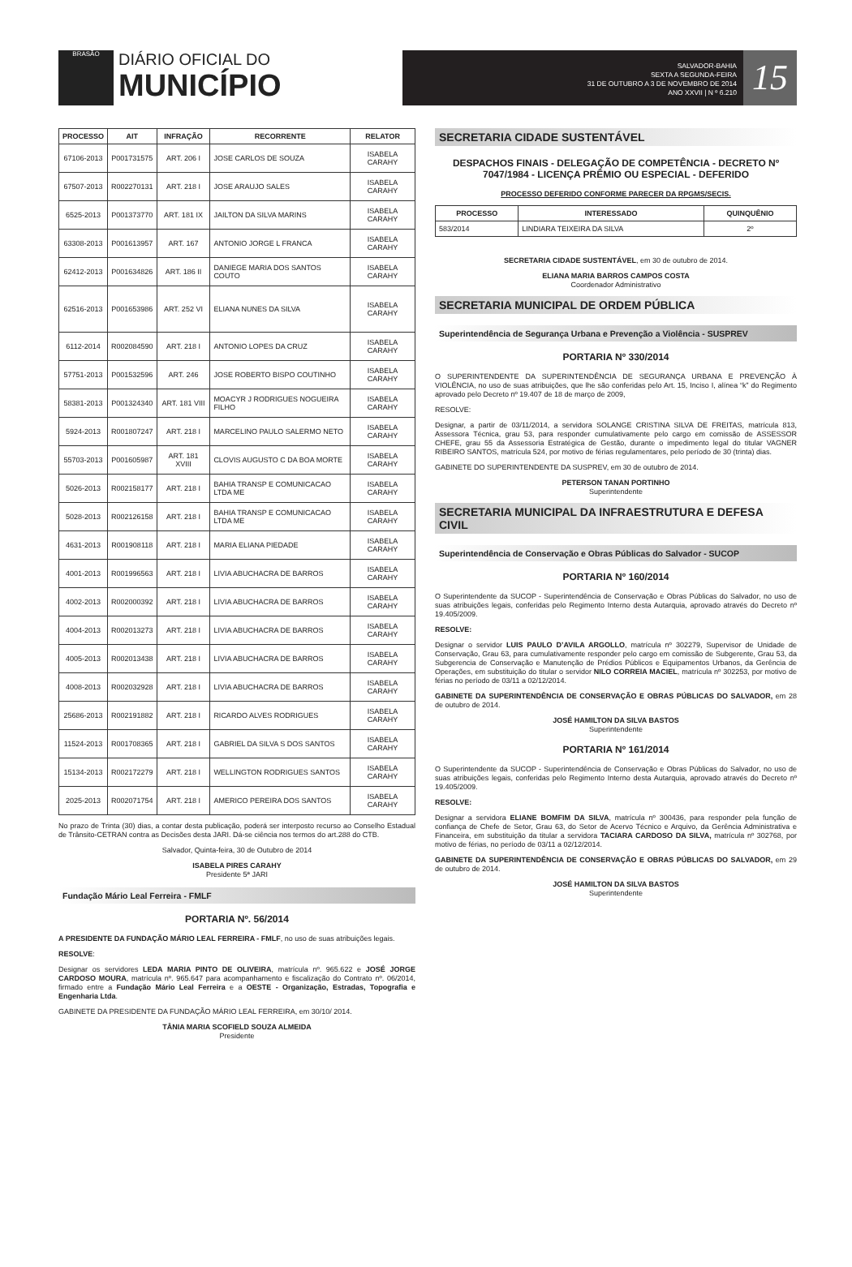BRASÃO
DIÁRIO OFICIAL DO
MUNICÍPIO
SALVADOR-BAHIA
SEXTA A SEGUNDA-FEIRA
31 DE OUTUBRO A 3 DE NOVEMBRO DE 2014
ANO XXVII | N º 6.210
15
| PROCESSO | AIT | INFRAÇÃO | RECORRENTE | RELATOR |
| --- | --- | --- | --- | --- |
| 67106-2013 | P001731575 | ART. 206 I | JOSE CARLOS DE SOUZA | ISABELA CARAHY |
| 67507-2013 | R002270131 | ART. 218 I | JOSE ARAUJO SALES | ISABELA CARAHY |
| 6525-2013 | P001373770 | ART. 181 IX | JAILTON DA SILVA MARINS | ISABELA CARAHY |
| 63308-2013 | P001613957 | ART. 167 | ANTONIO JORGE L FRANCA | ISABELA CARAHY |
| 62412-2013 | P001634826 | ART. 186 II | DANIEGE MARIA DOS SANTOS COUTO | ISABELA CARAHY |
| 62516-2013 | P001653986 | ART. 252 VI | ELIANA NUNES DA SILVA | ISABELA CARAHY |
| 6112-2014 | R002084590 | ART. 218 I | ANTONIO LOPES DA CRUZ | ISABELA CARAHY |
| 57751-2013 | P001532596 | ART. 246 | JOSE ROBERTO BISPO COUTINHO | ISABELA CARAHY |
| 58381-2013 | P001324340 | ART. 181 VIII | MOACYR J RODRIGUES NOGUEIRA FILHO | ISABELA CARAHY |
| 5924-2013 | R001807247 | ART. 218 I | MARCELINO PAULO SALERMO NETO | ISABELA CARAHY |
| 55703-2013 | P001605987 | ART. 181 XVIII | CLOVIS AUGUSTO C DA BOA MORTE | ISABELA CARAHY |
| 5026-2013 | R002158177 | ART. 218 I | BAHIA TRANSP E COMUNICACAO LTDA ME | ISABELA CARAHY |
| 5028-2013 | R002126158 | ART. 218 I | BAHIA TRANSP E COMUNICACAO LTDA ME | ISABELA CARAHY |
| 4631-2013 | R001908118 | ART. 218 I | MARIA ELIANA PIEDADE | ISABELA CARAHY |
| 4001-2013 | R001996563 | ART. 218 I | LIVIA ABUCHACRA DE BARROS | ISABELA CARAHY |
| 4002-2013 | R002000392 | ART. 218 I | LIVIA ABUCHACRA DE BARROS | ISABELA CARAHY |
| 4004-2013 | R002013273 | ART. 218 I | LIVIA ABUCHACRA DE BARROS | ISABELA CARAHY |
| 4005-2013 | R002013438 | ART. 218 I | LIVIA ABUCHACRA DE BARROS | ISABELA CARAHY |
| 4008-2013 | R002032928 | ART. 218 I | LIVIA ABUCHACRA DE BARROS | ISABELA CARAHY |
| 25686-2013 | R002191882 | ART. 218 I | RICARDO ALVES RODRIGUES | ISABELA CARAHY |
| 11524-2013 | R001708365 | ART. 218 I | GABRIEL DA SILVA S DOS SANTOS | ISABELA CARAHY |
| 15134-2013 | R002172279 | ART. 218 I | WELLINGTON RODRIGUES SANTOS | ISABELA CARAHY |
| 2025-2013 | R002071754 | ART. 218 I | AMERICO PEREIRA DOS SANTOS | ISABELA CARAHY |
No prazo de Trinta (30) dias, a contar desta publicação, poderá ser interposto recurso ao Conselho Estadual de Trânsito-CETRAN contra as Decisões desta JARI. Dá-se ciência nos termos do art.288 do CTB.
Salvador, Quinta-feira, 30 de Outubro de 2014
ISABELA PIRES CARAHY
Presidente 5ª JARI
Fundação Mário Leal Ferreira - FMLF
PORTARIA Nº. 56/2014
A PRESIDENTE DA FUNDAÇÃO MÁRIO LEAL FERREIRA - FMLF, no uso de suas atribuições legais.
RESOLVE:
Designar os servidores LEDA MARIA PINTO DE OLIVEIRA, matrícula nº. 965.622 e JOSÉ JORGE CARDOSO MOURA, matrícula nº. 965.647 para acompanhamento e fiscalização do Contrato nº. 06/2014, firmado entre a Fundação Mário Leal Ferreira e a OESTE - Organização, Estradas, Topografia e Engenharia Ltda.
GABINETE DA PRESIDENTE DA FUNDAÇÃO MÁRIO LEAL FERREIRA, em 30/10/ 2014.
TÂNIA MARIA SCOFIELD SOUZA ALMEIDA
Presidente
SECRETARIA CIDADE SUSTENTÁVEL
DESPACHOS FINAIS - DELEGAÇÃO DE COMPETÊNCIA - DECRETO Nº 7047/1984 - LICENÇA PRÊMIO OU ESPECIAL - DEFERIDO
PROCESSO DEFERIDO CONFORME PARECER DA RPGMS/SECIS.
| PROCESSO | INTERESSADO | QUINQUÊNIO |
| --- | --- | --- |
| 583/2014 | LINDIARA TEIXEIRA DA SILVA | 2º |
SECRETARIA CIDADE SUSTENTÁVEL, em 30 de outubro de 2014.
ELIANA MARIA BARROS CAMPOS COSTA
Coordenador Administrativo
SECRETARIA MUNICIPAL DE ORDEM PÚBLICA
Superintendência de Segurança Urbana e Prevenção a Violência - SUSPREV
PORTARIA Nº 330/2014
O SUPERINTENDENTE DA SUPERINTENDÊNCIA DE SEGURANÇA URBANA E PREVENÇÃO À VIOLÊNCIA, no uso de suas atribuições, que lhe são conferidas pelo Art. 15, Inciso I, alínea “k” do Regimento aprovado pelo Decreto nº 19.407 de 18 de março de 2009,
RESOLVE:
Designar, a partir de 03/11/2014, a servidora SOLANGE CRISTINA SILVA DE FREITAS, matrícula 813, Assessora Técnica, grau 53, para responder cumulativamente pelo cargo em comissão de ASSESSOR CHEFE, grau 55 da Assessoria Estratégica de Gestão, durante o impedimento legal do titular VAGNER RIBEIRO SANTOS, matrícula 524, por motivo de férias regulamentares, pelo período de 30 (trinta) dias.
GABINETE DO SUPERINTENDENTE DA SUSPREV, em 30 de outubro de 2014.
PETERSON TANAN PORTINHO
Superintendente
SECRETARIA MUNICIPAL DA INFRAESTRUTURA E DEFESA CIVIL
Superintendência de Conservação e Obras Públicas do Salvador - SUCOP
PORTARIA Nº 160/2014
O Superintendente da SUCOP - Superintendência de Conservação e Obras Públicas do Salvador, no uso de suas atribuições legais, conferidas pelo Regimento Interno desta Autarquia, aprovado através do Decreto nº 19.405/2009.
RESOLVE:
Designar o servidor LUIS PAULO D’AVILA ARGOLLO, matrícula nº 302279, Supervisor de Unidade de Conservação, Grau 63, para cumulativamente responder pelo cargo em comissão de Subgerente, Grau 53, da Subgerencia de Conservação e Manutenção de Prédios Públicos e Equipamentos Urbanos, da Gerência de Operações, em substituição do titular o servidor NILO CORREIA MACIEL, matrícula nº 302253, por motivo de férias no período de 03/11 a 02/12/2014.
GABINETE DA SUPERINTENDÊNCIA DE CONSERVAÇÃO E OBRAS PÚBLICAS DO SALVADOR, em 28 de outubro de 2014.
JOSÉ HAMILTON DA SILVA BASTOS
Superintendente
PORTARIA Nº 161/2014
O Superintendente da SUCOP - Superintendência de Conservação e Obras Públicas do Salvador, no uso de suas atribuições legais, conferidas pelo Regimento Interno desta Autarquia, aprovado através do Decreto nº 19.405/2009.
RESOLVE:
Designar a servidora ELIANE BOMFIM DA SILVA, matrícula nº 300436, para responder pela função de confiança de Chefe de Setor, Grau 63, do Setor de Acervo Técnico e Arquivo, da Gerência Administrativa e Financeira, em substituição da titular a servidora TACIARA CARDOSO DA SILVA, matrícula nº 302768, por motivo de férias, no período de 03/11 a 02/12/2014.
GABINETE DA SUPERINTENDÊNCIA DE CONSERVAÇÃO E OBRAS PÚBLICAS DO SALVADOR, em 29 de outubro de 2014.
JOSÉ HAMILTON DA SILVA BASTOS
Superintendente